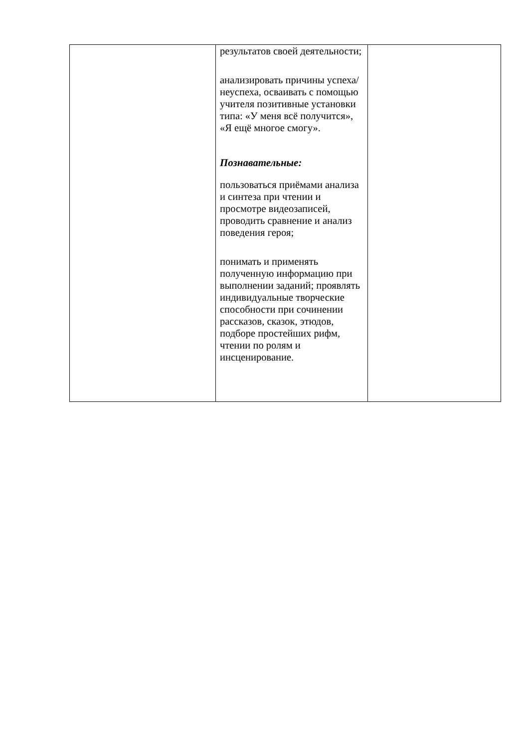| | результатов своей деятельности; анализировать причины успеха/неуспеха, осваивать с помощью учителя позитивные установки типа: «У меня всё получится», «Я ещё многое смогу». Познавательные: пользоваться приёмами анализа и синтеза при чтении и просмотре видеозаписей, проводить сравнение и анализ поведения героя; понимать и применять полученную информацию при выполнении заданий; проявлять индивидуальные творческие способности при сочинении рассказов, сказок, этюдов, подборе простейших рифм, чтении по ролям и инсценирование. | |